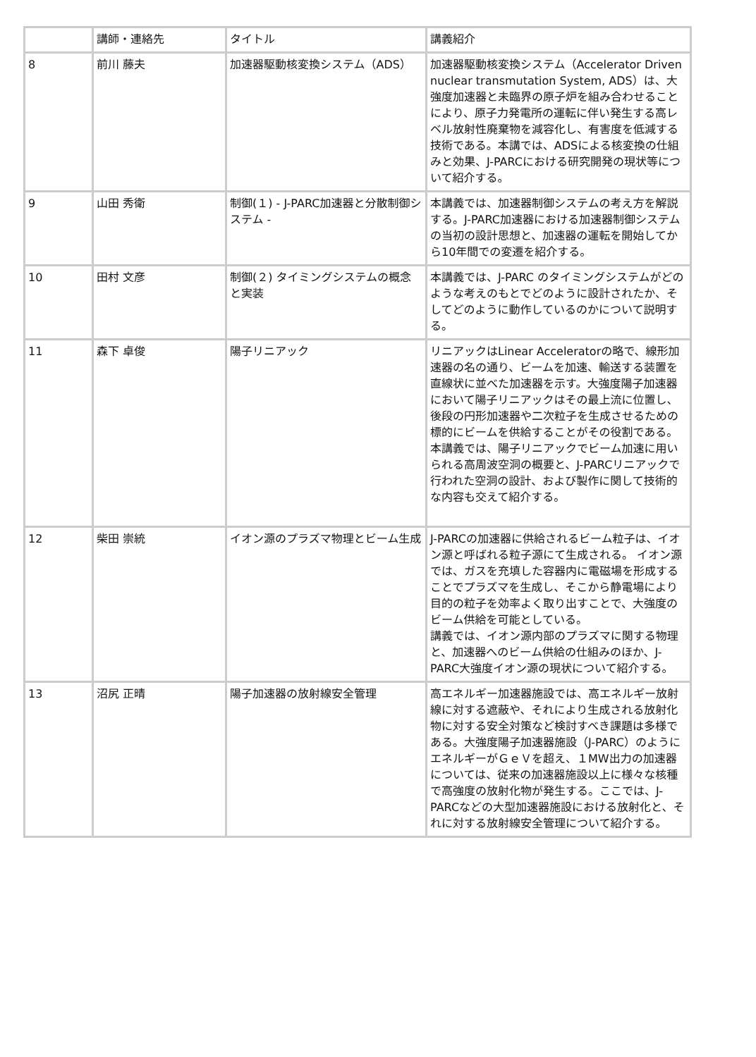| | 講師・連絡先 | タイトル | 講義紹介 |
| 8 | 前川 藤夫 | 加速器駆動核変換システム（ADS） | 加速器駆動核変換システム（Accelerator Driven nuclear transmutation System, ADS）は、大強度加速器と未臨界の原子炉を組み合わせることにより、原子力発電所の運転に伴い発生する高レベル放射性廃棄物を減容化し、有害度を低減する技術である。本講では、ADSによる核変換の仕組みと効果、J-PARCにおける研究開発の現状等について紹介する。 |
| 9 | 山田 秀衛 | 制御(１) - J-PARC加速器と分散制御システム - | 本講義では、加速器制御システムの考え方を解説する。J-PARC加速器における加速器制御システムの当初の設計思想と、加速器の運転を開始してから10年間での変遷を紹介する。 |
| 10 | 田村 文彦 | 制御(２) タイミングシステムの概念と実装 | 本講義では、J-PARC のタイミングシステムがどのような考えのもとでどのように設計されたか、そしてどのように動作しているのかについて説明する。 |
| 11 | 森下 卓俊 | 陽子リニアック | リニアックはLinear Acceleratorの略で、線形加速器の名の通り、ビームを加速、輸送する装置を直線状に並べた加速器を示す。大強度陽子加速器において陽子リニアックはその最上流に位置し、後段の円形加速器や二次粒子を生成させるための標的にビームを供給することがその役割である。本講義では、陽子リニアックでビーム加速に用いられる高周波空洞の概要と、J-PARCリニアックで行われた空洞の設計、および製作に関して技術的な内容も交えて紹介する。 |
| 12 | 柴田 崇統 | イオン源のプラズマ物理とビーム生成 | J-PARCの加速器に供給されるビーム粒子は、イオン源と呼ばれる粒子源にて生成される。 イオン源では、ガスを充填した容器内に電磁場を形成することでプラズマを生成し、そこから静電場により目的の粒子を効率よく取り出すことで、大強度のビーム供給を可能としている。 講義では、イオン源内部のプラズマに関する物理と、加速器へのビーム供給の仕組みのほか、J-PARC大強度イオン源の現状について紹介する。 |
| 13 | 沼尻 正晴 | 陽子加速器の放射線安全管理 | 高エネルギー加速器施設では、高エネルギー放射線に対する遮蔽や、それにより生成される放射化物に対する安全対策など検討すべき課題は多様である。大強度陽子加速器施設（J-PARC）のようにエネルギーがＧｅＶを超え、１MW出力の加速器については、従来の加速器施設以上に様々な核種で高強度の放射化物が発生する。ここでは、J-PARCなどの大型加速器施設における放射化と、それに対する放射線安全管理について紹介する。 |